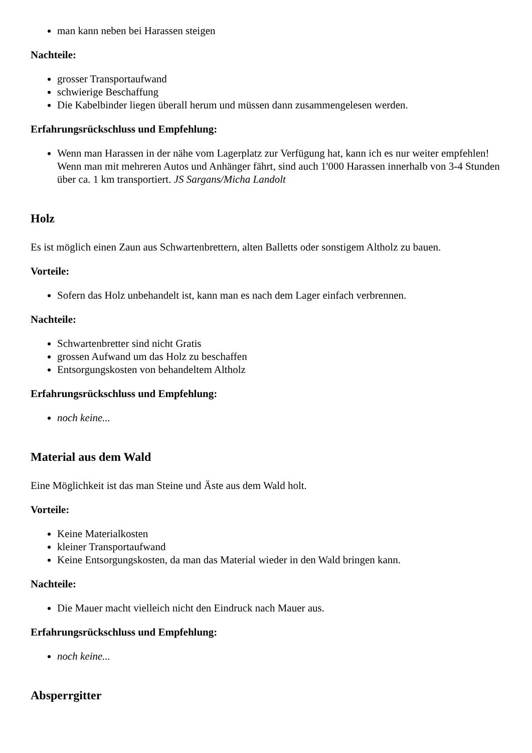man kann neben bei Harassen steigen
Nachteile:
grosser Transportaufwand
schwierige Beschaffung
Die Kabelbinder liegen überall herum und müssen dann zusammengelesen werden.
Erfahrungsrückschluss und Empfehlung:
Wenn man Harassen in der nähe vom Lagerplatz zur Verfügung hat, kann ich es nur weiter empfehlen! Wenn man mit mehreren Autos und Anhänger fährt, sind auch 1'000 Harassen innerhalb von 3-4 Stunden über ca. 1 km transportiert. JS Sargans/Micha Landolt
Holz
Es ist möglich einen Zaun aus Schwartenbrettern, alten Balletts oder sonstigem Altholz zu bauen.
Vorteile:
Sofern das Holz unbehandelt ist, kann man es nach dem Lager einfach verbrennen.
Nachteile:
Schwartenbretter sind nicht Gratis
grossen Aufwand um das Holz zu beschaffen
Entsorgungskosten von behandeltem Altholz
Erfahrungsrückschluss und Empfehlung:
noch keine...
Material aus dem Wald
Eine Möglichkeit ist das man Steine und Äste aus dem Wald holt.
Vorteile:
Keine Materialkosten
kleiner Transportaufwand
Keine Entsorgungskosten, da man das Material wieder in den Wald bringen kann.
Nachteile:
Die Mauer macht vielleich nicht den Eindruck nach Mauer aus.
Erfahrungsrückschluss und Empfehlung:
noch keine...
Absperrgitter